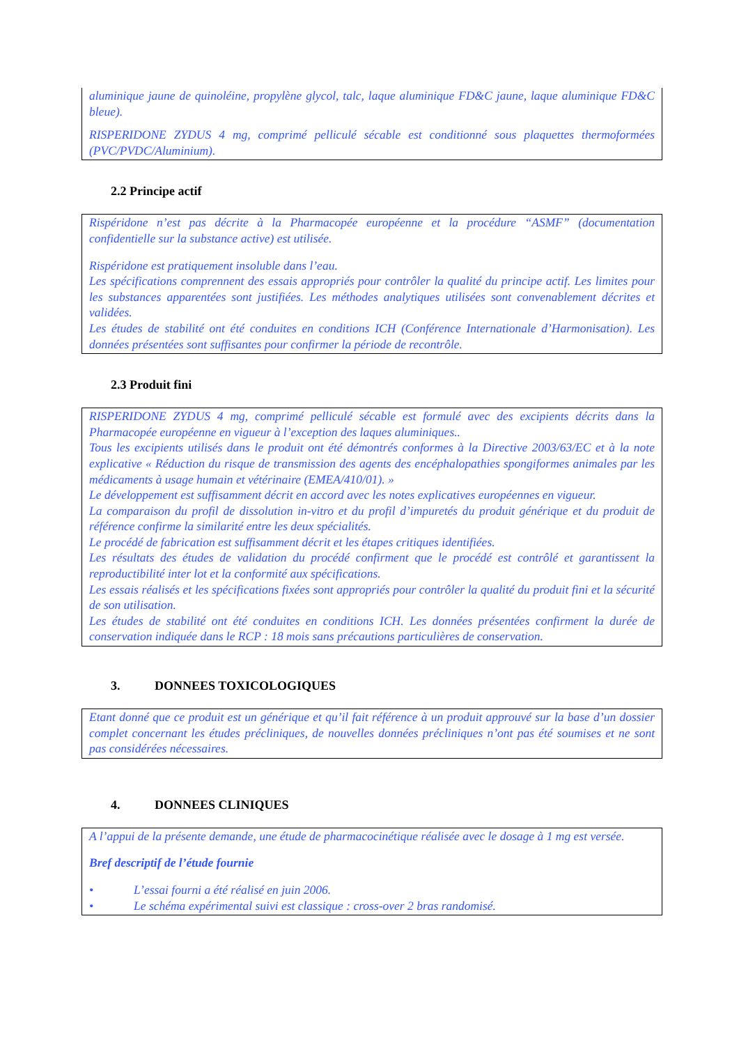aluminique jaune de quinoléine, propylène glycol, talc, laque aluminique FD&C jaune, laque aluminique FD&C bleue).
RISPERIDONE ZYDUS 4 mg, comprimé pelliculé sécable est conditionné sous plaquettes thermoformées (PVC/PVDC/Aluminium).
2.2 Principe actif
Rispéridone n’est pas décrite à la Pharmacopée européenne et la procédure “ASMF” (documentation confidentielle sur la substance active) est utilisée.
Rispéridone est pratiquement insoluble dans l’eau.
Les spécifications comprennent des essais appropriés pour contrôler la qualité du principe actif. Les limites pour les substances apparentées sont justifiées. Les méthodes analytiques utilisées sont convenablement décrites et validées.
Les études de stabilité ont été conduites en conditions ICH (Conférence Internationale d’Harmonisation). Les données présentées sont suffisantes pour confirmer la période de recontrôle.
2.3 Produit fini
RISPERIDONE ZYDUS 4 mg, comprimé pelliculé sécable est formulé avec des excipients décrits dans la Pharmacopée européenne en vigueur à l’exception des laques aluminiques..
Tous les excipients utilisés dans le produit ont été démontrés conformes à la Directive 2003/63/EC et à la note explicative « Réduction du risque de transmission des agents des encéphalopathies spongiformes animales par les médicaments à usage humain et vétérinaire (EMEA/410/01). »
Le développement est suffisamment décrit en accord avec les notes explicatives européennes en vigueur.
La comparaison du profil de dissolution in-vitro et du profil d’impuretés du produit générique et du produit de référence confirme la similarité entre les deux spécialités.
Le procédé de fabrication est suffisamment décrit et les étapes critiques identifiées.
Les résultats des études de validation du procédé confirment que le procédé est contrôlé et garantissent la reproductibilité inter lot et la conformité aux spécifications.
Les essais réalisés et les spécifications fixées sont appropriés pour contrôler la qualité du produit fini et la sécurité de son utilisation.
Les études de stabilité ont été conduites en conditions ICH. Les données présentées confirment la durée de conservation indiquée dans le RCP : 18 mois sans précautions particulières de conservation.
3. DONNEES TOXICOLOGIQUES
Etant donné que ce produit est un générique et qu’il fait référence à un produit approuvé sur la base d’un dossier complet concernant les études précliniques, de nouvelles données précliniques n’ont pas été soumises et ne sont pas considérées nécessaires.
4. DONNEES CLINIQUES
A l’appui de la présente demande, une étude de pharmacocinétique réalisée avec le dosage à 1 mg est versée.
Bref descriptif de l’étude fournie
• L’essai fourni a été réalisé en juin 2006.
• Le schéma expérimental suivi est classique : cross-over 2 bras randomisé.